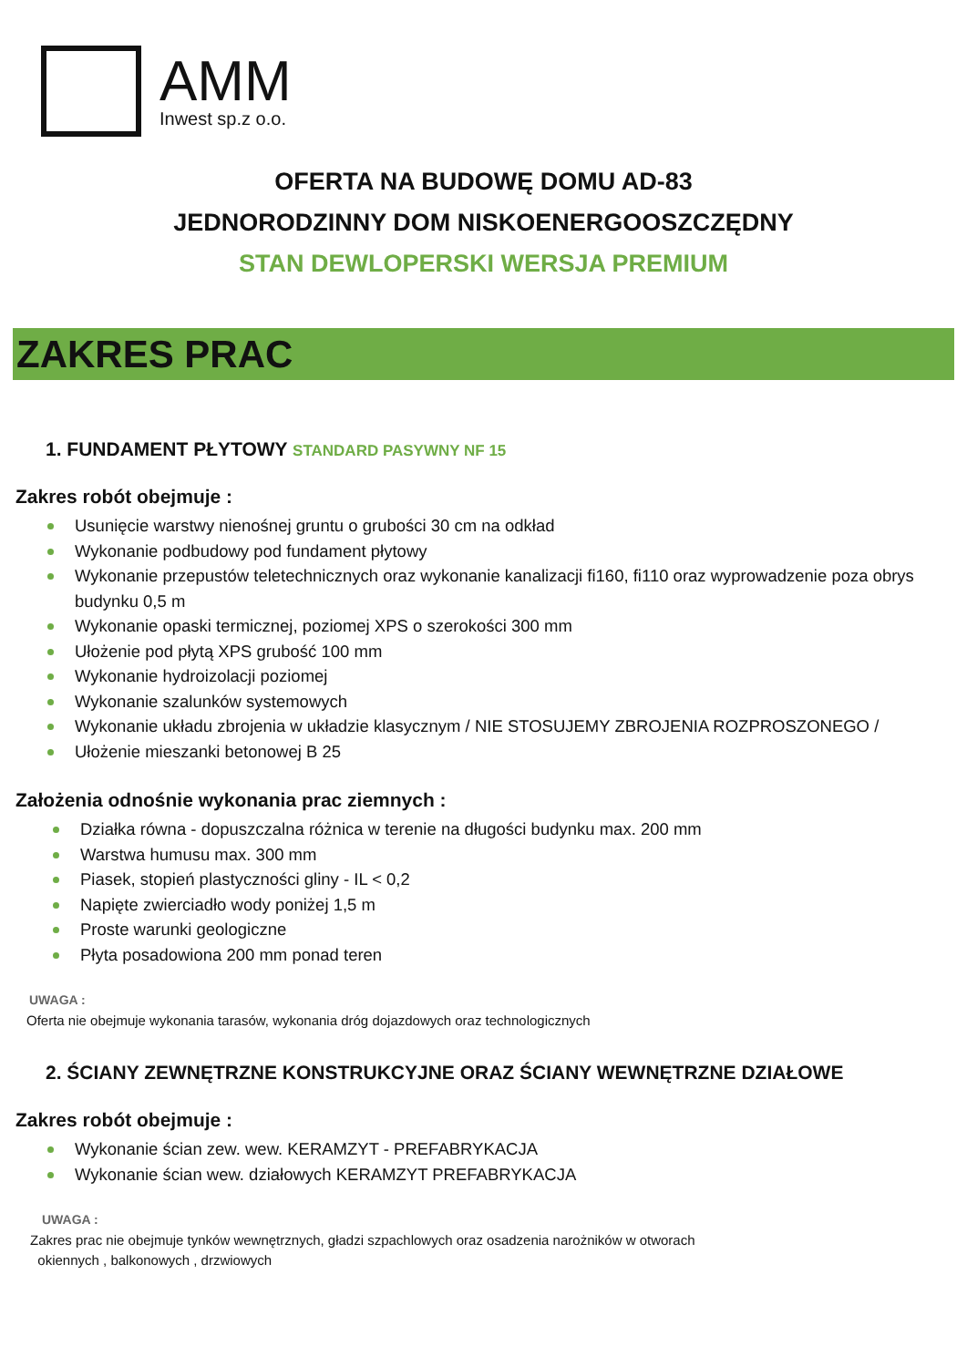AMM
Inwest sp.z o.o.
OFERTA NA BUDOWĘ DOMU AD-83
JEDNORODZINNY DOM NISKOENERGOOSZCZĘDNY
STAN DEWLOPERSKI WERSJA PREMIUM
ZAKRES PRAC
1. FUNDAMENT PŁYTOWY STANDARD PASYWNY NF 15
Zakres robót obejmuje :
Usunięcie warstwy nienośnej gruntu o grubości 30 cm na odkład
Wykonanie podbudowy pod fundament płytowy
Wykonanie przepustów teletechnicznych oraz wykonanie kanalizacji fi160, fi110 oraz wyprowadzenie poza obrys budynku 0,5 m
Wykonanie opaski termicznej, poziomej XPS o szerokości 300 mm
Ułożenie pod płytą XPS grubość 100 mm
Wykonanie hydroizolacji poziomej
Wykonanie szalunków systemowych
Wykonanie układu zbrojenia w układzie klasycznym / NIE STOSUJEMY ZBROJENIA ROZPROSZONEGO /
Ułożenie mieszanki betonowej B 25
Założenia odnośnie wykonania prac ziemnych :
Działka równa - dopuszczalna różnica w terenie na długości budynku max. 200 mm
Warstwa humusu max. 300 mm
Piasek, stopień plastyczności gliny - IL < 0,2
Napięte zwierciadło wody poniżej 1,5 m
Proste warunki geologiczne
Płyta posadowiona 200 mm ponad teren
UWAGA :
Oferta nie obejmuje wykonania tarasów, wykonania dróg dojazdowych oraz technologicznych
2. ŚCIANY ZEWNĘTRZNE KONSTRUKCYJNE ORAZ ŚCIANY WEWNĘTRZNE DZIAŁOWE
Zakres robót obejmuje :
Wykonanie ścian zew. wew. KERAMZYT - PREFABRYKACJA
Wykonanie ścian wew. działowych KERAMZYT PREFABRYKACJA
UWAGA :
Zakres prac nie obejmuje tynków wewnętrznych, gładzi szpachlowych oraz osadzenia narożników w otworach
okiennych , balkonowych , drzwiowych